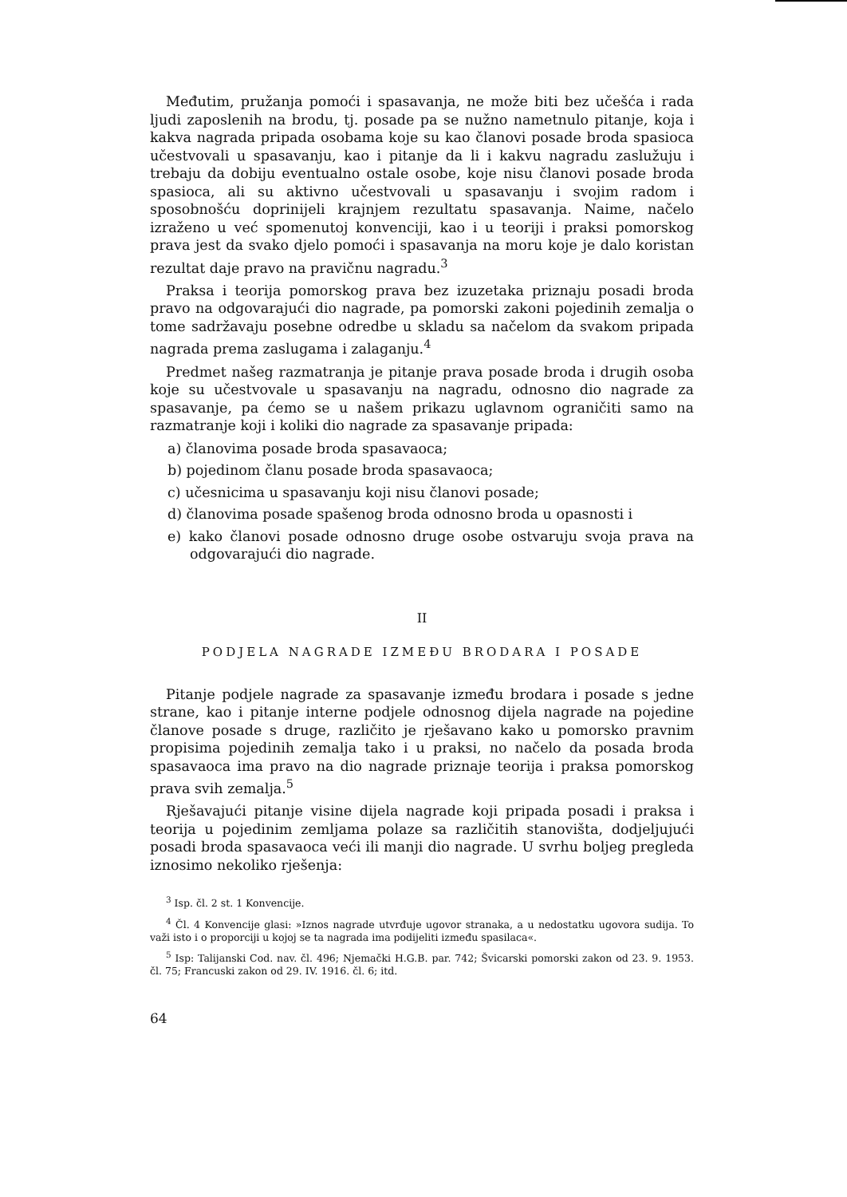Međutim, pružanja pomoći i spasavanja, ne može biti bez učešća i rada ljudi zaposlenih na brodu, tj. posade pa se nužno nametnulo pitanje, koja i kakva nagrada pripada osobama koje su kao članovi posade broda spasioca učestvovali u spasavanju, kao i pitanje da li i kakvu nagradu zaslužuju i trebaju da dobiju eventualno ostale osobe, koje nisu članovi posade broda spasioca, ali su aktivno učestvovali u spasavanju i svojim radom i sposobnošću doprinijeli krajnjem rezultatu spasavanja. Naime, načelo izraženo u već spomenutoj konvenciji, kao i u teoriji i praksi pomorskog prava jest da svako djelo pomoći i spasavanja na moru koje je dalo koristan rezultat daje pravo na pravičnu nagradu.<sup>3</sup>
Praksa i teorija pomorskog prava bez izuzetaka priznaju posadi broda pravo na odgovarajući dio nagrade, pa pomorski zakoni pojedinih zemalja o tome sadržavaju posebne odredbe u skladu sa načelom da svakom pripada nagrada prema zaslugama i zalaganju.<sup>4</sup>
Predmet našeg razmatranja je pitanje prava posade broda i drugih osoba koje su učestvovale u spasavanju na nagradu, odnosno dio nagrade za spasavanje, pa ćemo se u našem prikazu uglavnom ograničiti samo na razmatranje koji i koliki dio nagrade za spasavanje pripada:
a) članovima posade broda spasavaoca;
b) pojedinom članu posade broda spasavaoca;
c) učesnicima u spasavanju koji nisu članovi posade;
d) članovima posade spašenog broda odnosno broda u opasnosti i
e) kako članovi posade odnosno druge osobe ostvaruju svoja prava na odgovarajući dio nagrade.
II
PODJELA NAGRADE IZMEĐU BRODARA I POSADE
Pitanje podjele nagrade za spasavanje između brodara i posade s jedne strane, kao i pitanje interne podjele odnosnog dijela nagrade na pojedine članove posade s druge, različito je rješavano kako u pomorsko pravnim propisima pojedinih zemalja tako i u praksi, no načelo da posada broda spasavaoca ima pravo na dio nagrade priznaje teorija i praksa pomorskog prava svih zemalja.<sup>5</sup>
Rješavajući pitanje visine dijela nagrade koji pripada posadi i praksa i teorija u pojedinim zemljama polaze sa različitih stanovišta, dodjeljujući posadi broda spasavaoca veći ili manji dio nagrade. U svrhu boljeg pregleda iznosimo nekoliko rješenja:
<sup>3</sup> Isp. čl. 2 st. 1 Konvencije.
<sup>4</sup> Čl. 4 Konvencije glasi: »Iznos nagrade utvrđuje ugovor stranaka, a u nedostatku ugovora sudija. To važi isto i o proporciji u kojoj se ta nagrada ima podijeliti između spasilaca«.
<sup>5</sup> Isp: Talijanski Cod. nav. čl. 496; Njemački H.G.B. par. 742; Švicarski pomorski zakon od 23. 9. 1953. čl. 75; Francuski zakon od 29. IV. 1916. čl. 6; itd.
64